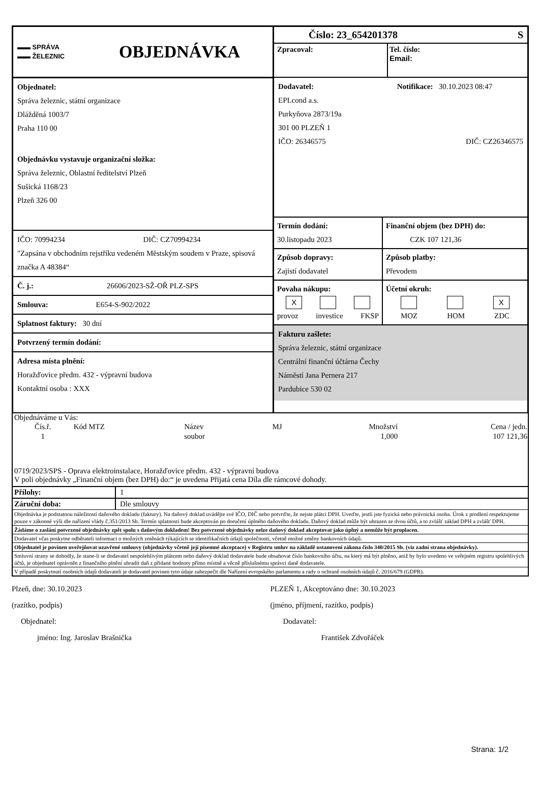▬▬ SPRÁVA
▬▬ ŽELEZNIC
OBJEDNÁVKA
Objednatel:
Správa železnic, státní organizace
Dlážděná 1003/7
Praha 110 00
Objednávku vystavuje organizační složka:
Správa železnic, Oblastní ředitelství Plzeň
Sušická 1168/23
Plzeň 326 00
IČO: 70994234 DIČ: CZ70994234
"Zapsána v obchodním rejstříku vedeném Městským soudem v Praze, spisová značka A 48384“
Č. j.: 26606/2023-SŽ-OŘ PLZ-SPS
Smlouva: E654-S-902/2022
Splatnost faktury: 30 dní
Potvrzený termín dodání:
Adresa místa plnění:
Horažďovice předm. 432 - výpravní budova
Kontaktní osoba : XXX
Číslo: 23_654201378 S
Zpracoval: Tel. číslo:
Email:
Dodavatel: Notifikace: 30.10.2023 08:47
EPLcond a.s.
Purkyňova 2873/19a
301 00 PLZEŇ 1
IČO: 26346575 DIČ: CZ26346575
Termín dodání:
30.listopadu 2023
Finanční objem (bez DPH) do:
CZK 107 121,36
Způsob dopravy:
Zajistí dodavatel
Způsob platby:
Převodem
Povaha nákupu:
X
provoz investice FKSP
Účetní okruh:
X
MOZ HOM ZDC
Fakturu zašlete:
Správa železnic, státní organizace
Centrální finanční účtárna Čechy
Náměstí Jana Pernera 217
Pardubice 530 02
| Objednáváme u Vás: | | | | | |
| Čís.ř. | Kód MTZ | Název | MJ | Množství | Cena / jedn. |
| 1 | | soubor | | 1,000 | 107 121,36 |
0719/2023/SPS - Oprava elektroinstalace, Horažďovice předm. 432 - výpravní budova
V poli objednávky „Finanční objem (bez DPH) do:“ je uvedena Přijatá cena Díla dle rámcové dohody.
| Přílohy: | 1 |
| Záruční doba: | Dle smlouvy |
Objednávka je podstatnou náležitostí daňového dokladu (faktury). Na daňový doklad uvádějte své IČO, DIČ nebo potvrďte, že nejste plátci DPH. Uveďte, jestli jste fyzická nebo právnická osoba. Úrok z prodlení respektujeme pouze v zákonné výši dle nařízení vlády č.351/2013 Sb. Termín splatnosti bude akceptován po doručení úplného daňového dokladu. Daňový doklad může být uhrazen ze dvou účtů, a to zvlášť základ DPH a zvlášť DPH.
Žádáme o zaslání potvrzené objednávky zpět spolu s daňovým dokladem! Bez potvrzené objednávky nelze daňový doklad akceptovat jako úplný a nemůže být proplacen.
Dodavatel včas poskytne odběrateli informaci o možných změnách týkajících se identifikačních údajů společnosti, včetně možné změny bankovních údajů.
Objednatel je povinen uveřejňovat uzavřené smlouvy (objednávky včetně její písemné akceptace) v Registru smluv na základě ustanovení zákona číslo 340/2015 Sb. (viz zadní strana objednávky).
Smluvní strany se dohodly, že stane-li se dodavatel nespolehlivým plátcem nebo daňový doklad dodavatele bude obsahovat číslo bankovního účtu, na který má být plněno, aniž by bylo uvedeno ve veřejném registru spolehlivých účtů, je objednatel oprávněn z finančního plnění uhradit daň z přidané hodnoty přímo místně a věcně příslušnému správci daně dodavatele.
V případě poskytnutí osobních údajů dodavateli je dodavatel povinen tyto údaje zabezpečit dle Nařízení evropského parlamentu a rady o ochraně osobních údajů č. 2016/679 (GDPR).
Plzeň, dne: 30.10.2023
(razítko, podpis)
Objednatel:
jméno: Ing. Jaroslav Brašnička
PLZEŇ 1, Akceptováno dne: 30.10.2023
(jméno, příjmení, razítko, podpis)
Dodavatel:
František Zdvořáček
Strana: 1/2